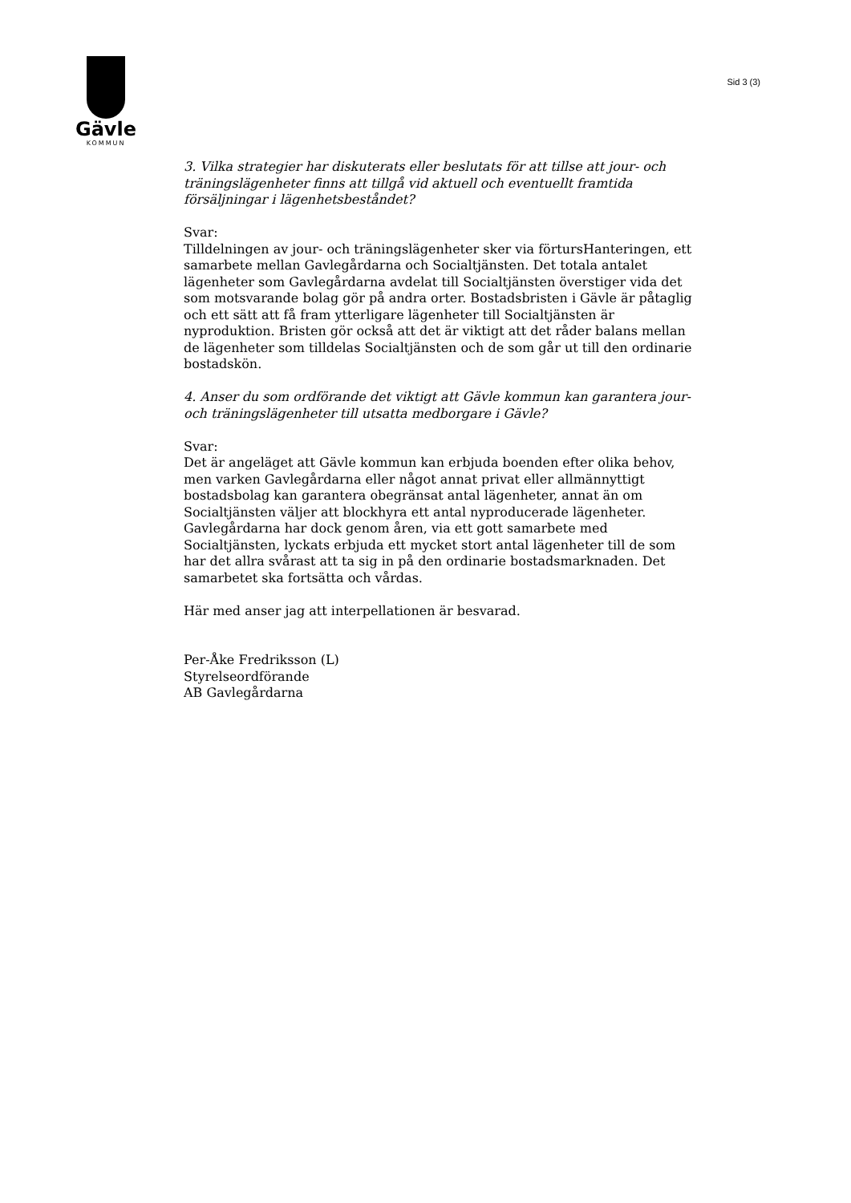Gävle
KOMMUN
Sid 3 (3)
3. Vilka strategier har diskuterats eller beslutats för att tillse att jour- och träningslägenheter finns att tillgå vid aktuell och eventuellt framtida försäljningar i lägenhetsbeståndet?
Svar:
Tilldelningen av jour- och träningslägenheter sker via förtursHanteringen, ett samarbete mellan Gavlegårdarna och Socialtjänsten. Det totala antalet lägenheter som Gavlegårdarna avdelat till Socialtjänsten överstiger vida det som motsvarande bolag gör på andra orter. Bostadsbristen i Gävle är påtaglig och ett sätt att få fram ytterligare lägenheter till Socialtjänsten är nyproduktion. Bristen gör också att det är viktigt att det råder balans mellan de lägenheter som tilldelas Socialtjänsten och de som går ut till den ordinarie bostadskön.
4. Anser du som ordförande det viktigt att Gävle kommun kan garantera jour- och träningslägenheter till utsatta medborgare i Gävle?
Svar:
Det är angeläget att Gävle kommun kan erbjuda boenden efter olika behov, men varken Gavlegårdarna eller något annat privat eller allmännyttigt bostadsbolag kan garantera obegränsat antal lägenheter, annat än om Socialtjänsten väljer att blockhyra ett antal nyproducerade lägenheter. Gavlegårdarna har dock genom åren, via ett gott samarbete med Socialtjänsten, lyckats erbjuda ett mycket stort antal lägenheter till de som har det allra svårast att ta sig in på den ordinarie bostadsmarknaden. Det samarbetet ska fortsätta och vårdas.
Här med anser jag att interpellationen är besvarad.
Per-Åke Fredriksson (L)
Styrelseordförande
AB Gavlegårdarna